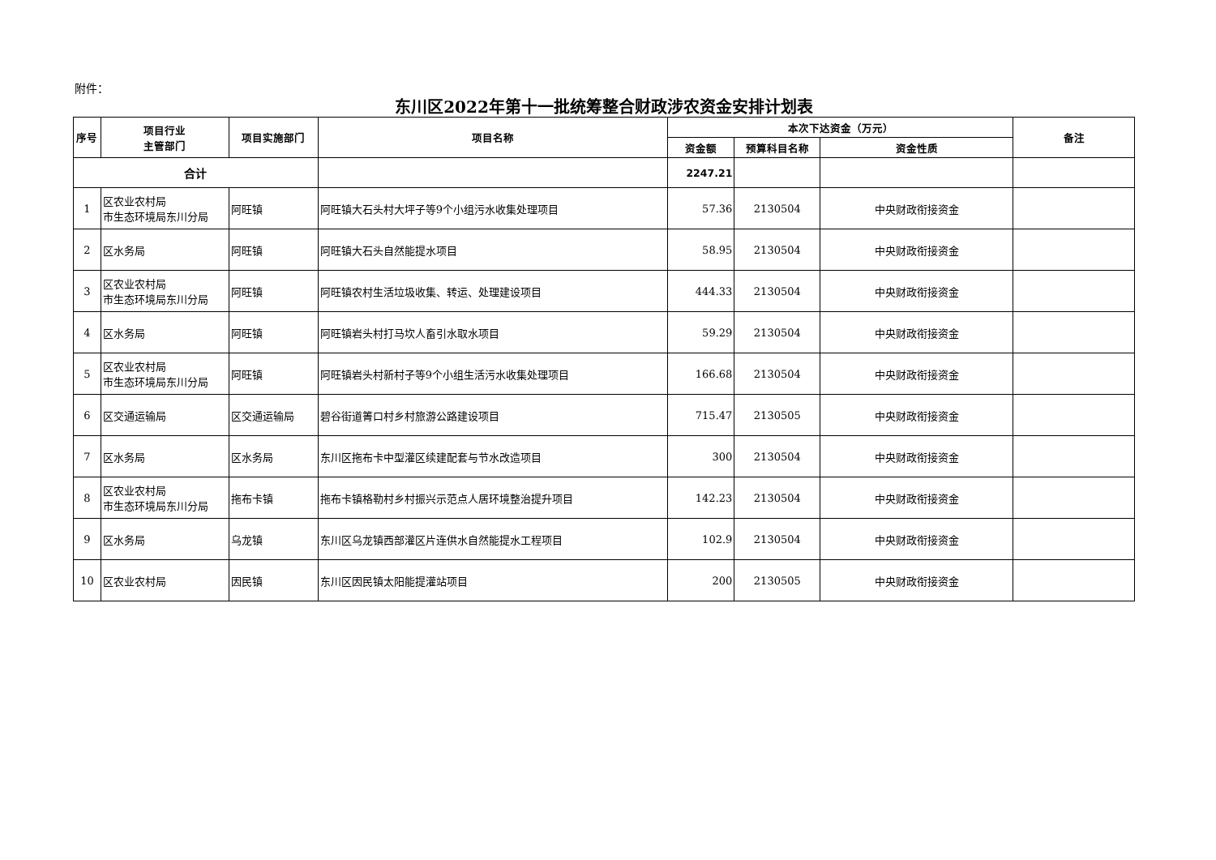附件：
东川区2022年第十一批统筹整合财政涉农资金安排计划表
| 序号 | 项目行业 主管部门 | 项目实施部门 | 项目名称 | 本次下达资金（万元） | | | 备注 |
| --- | --- | --- | --- | --- | --- | --- | --- |
| | | | | 资金额 | 预算科目名称 | 资金性质 | |
| 合计 | | | | 2247.21 | | | |
| 1 | 区农业农村局 市生态环境局东川分局 | 阿旺镇 | 阿旺镇大石头村大坪子等9个小组污水收集处理项目 | 57.36 | 2130504 | 中央财政衔接资金 | |
| 2 | 区水务局 | 阿旺镇 | 阿旺镇大石头自然能提水项目 | 58.95 | 2130504 | 中央财政衔接资金 | |
| 3 | 区农业农村局 市生态环境局东川分局 | 阿旺镇 | 阿旺镇农村生活垃圾收集、转运、处理建设项目 | 444.33 | 2130504 | 中央财政衔接资金 | |
| 4 | 区水务局 | 阿旺镇 | 阿旺镇岩头村打马坎人畜引水取水项目 | 59.29 | 2130504 | 中央财政衔接资金 | |
| 5 | 区农业农村局 市生态环境局东川分局 | 阿旺镇 | 阿旺镇岩头村新村子等9个小组生活污水收集处理项目 | 166.68 | 2130504 | 中央财政衔接资金 | |
| 6 | 区交通运输局 | 区交通运输局 | 碧谷街道箐口村乡村旅游公路建设项目 | 715.47 | 2130505 | 中央财政衔接资金 | |
| 7 | 区水务局 | 区水务局 | 东川区拖布卡中型灌区续建配套与节水改造项目 | 300 | 2130504 | 中央财政衔接资金 | |
| 8 | 区农业农村局 市生态环境局东川分局 | 拖布卡镇 | 拖布卡镇格勒村乡村振兴示范点人居环境整治提升项目 | 142.23 | 2130504 | 中央财政衔接资金 | |
| 9 | 区水务局 | 乌龙镇 | 东川区乌龙镇西部灌区片连供水自然能提水工程项目 | 102.9 | 2130504 | 中央财政衔接资金 | |
| 10 | 区农业农村局 | 因民镇 | 东川区因民镇太阳能提灌站项目 | 200 | 2130505 | 中央财政衔接资金 | |